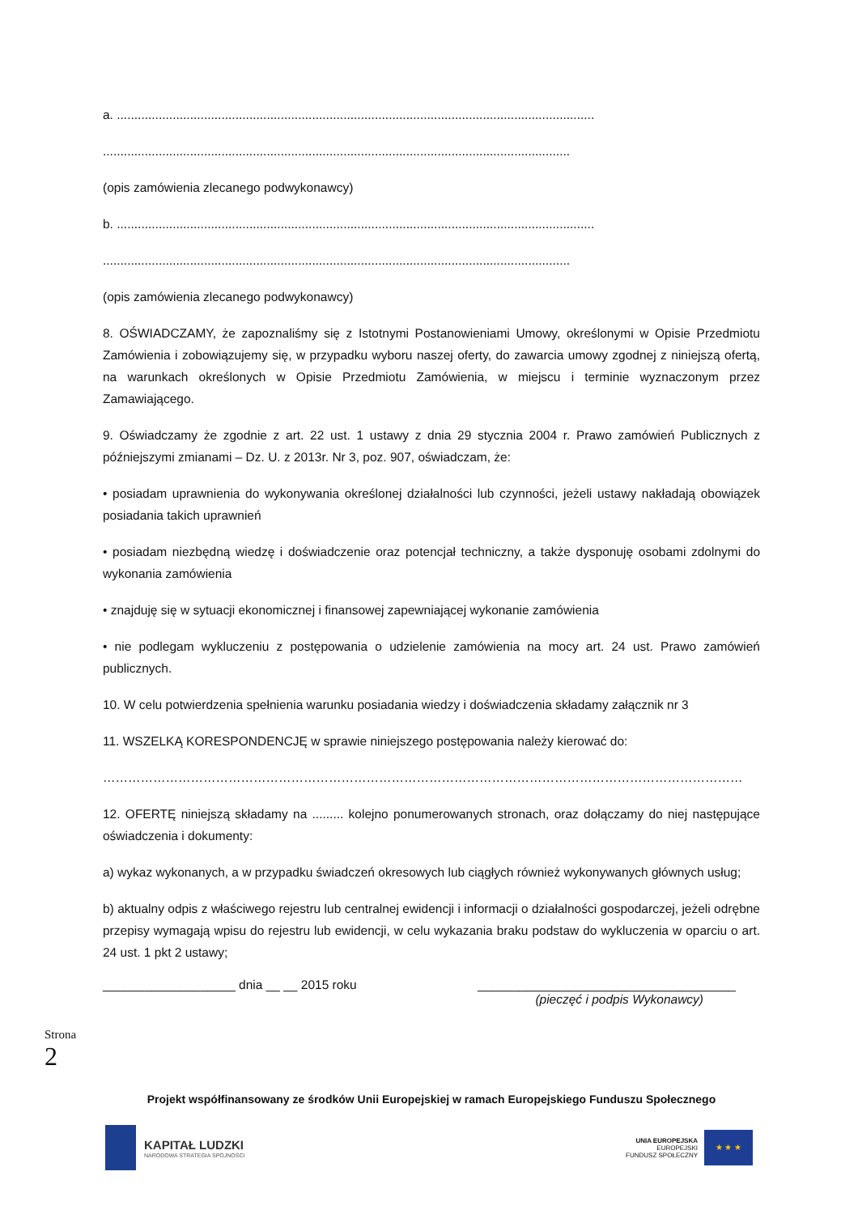a. .........................................................................................................................................
......................................................................................................................................
(opis zamówienia zlecanego podwykonawcy)
b. .........................................................................................................................................
......................................................................................................................................
(opis zamówienia zlecanego podwykonawcy)
8. OŚWIADCZAMY, że zapoznaliśmy się z Istotnymi Postanowieniami Umowy, określonymi w Opisie Przedmiotu Zamówienia i zobowiązujemy się, w przypadku wyboru naszej oferty, do zawarcia umowy zgodnej z niniejszą ofertą, na warunkach określonych w Opisie Przedmiotu Zamówienia, w miejscu i terminie wyznaczonym przez Zamawiającego.
9. Oświadczamy że zgodnie z art. 22 ust. 1 ustawy z dnia 29 stycznia 2004 r. Prawo zamówień Publicznych z późniejszymi zmianami – Dz. U. z 2013r. Nr 3, poz. 907, oświadczam, że:
• posiadam uprawnienia do wykonywania określonej działalności lub czynności, jeżeli ustawy nakładają obowiązek posiadania takich uprawnień
• posiadam niezbędną wiedzę i doświadczenie oraz potencjał techniczny, a także dysponuję osobami zdolnymi do wykonania zamówienia
• znajduję się w sytuacji ekonomicznej i finansowej zapewniającej wykonanie zamówienia
• nie podlegam wykluczeniu z postępowania o udzielenie zamówienia na mocy art. 24 ust. Prawo zamówień publicznych.
10. W celu potwierdzenia spełnienia warunku posiadania wiedzy i doświadczenia składamy załącznik nr 3
11. WSZELKĄ KORESPONDENCJĘ w sprawie niniejszego postępowania należy kierować do:
………………………………………………………………………………………………………………………………………
12. OFERTĘ niniejszą składamy na ......... kolejno ponumerowanych stronach, oraz dołączamy do niej następujące oświadczenia i dokumenty:
a) wykaz wykonanych, a w przypadku świadczeń okresowych lub ciągłych również wykonywanych głównych usług;
b) aktualny odpis z właściwego rejestru lub centralnej ewidencji i informacji o działalności gospodarczej, jeżeli odrębne przepisy wymagają wpisu do rejestru lub ewidencji, w celu wykazania braku podstaw do wykluczenia w oparciu o art. 24 ust. 1 pkt 2 ustawy;
___________________ dnia __ __ 2015 roku _____________________________________
(pieczęć i podpis Wykonawcy)
Strona
2
Projekt współfinansowany ze środków Unii Europejskiej w ramach Europejskiego Funduszu Społecznego
KAPITAŁ LUDZKI
NARODOWA STRATEGIA SPÓJNOŚCI
UNIA EUROPEJSKA
EUROPEJSKI
FUNDUSZ SPOŁECZNY
★ ★ ★